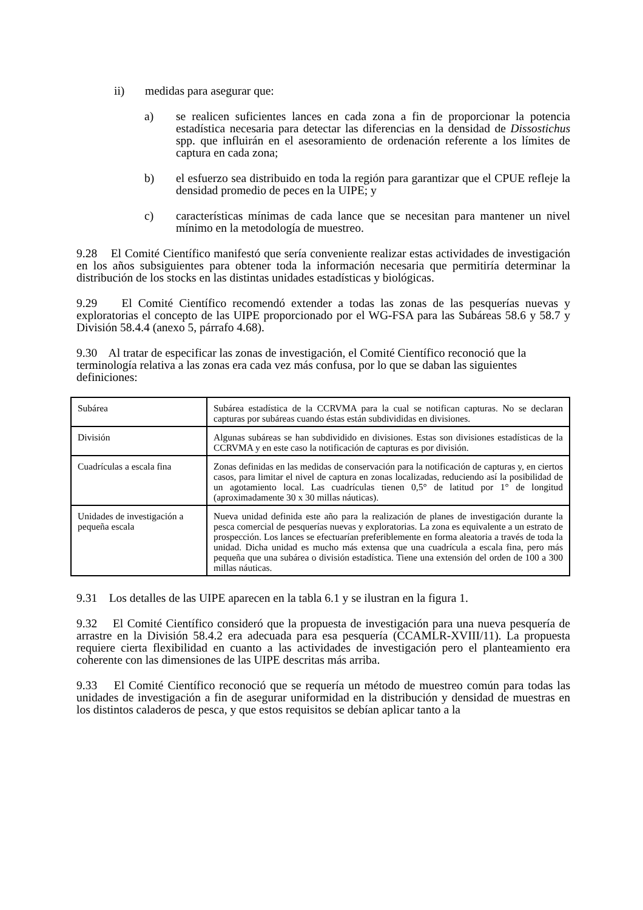ii) medidas para asegurar que:
a) se realicen suficientes lances en cada zona a fin de proporcionar la potencia estadística necesaria para detectar las diferencias en la densidad de Dissostichus spp. que influirán en el asesoramiento de ordenación referente a los límites de captura en cada zona;
b) el esfuerzo sea distribuido en toda la región para garantizar que el CPUE refleje la densidad promedio de peces en la UIPE; y
c) características mínimas de cada lance que se necesitan para mantener un nivel mínimo en la metodología de muestreo.
9.28 El Comité Científico manifestó que sería conveniente realizar estas actividades de investigación en los años subsiguientes para obtener toda la información necesaria que permitiría determinar la distribución de los stocks en las distintas unidades estadísticas y biológicas.
9.29 El Comité Científico recomendó extender a todas las zonas de las pesquerías nuevas y exploratorias el concepto de las UIPE proporcionado por el WG-FSA para las Subáreas 58.6 y 58.7 y División 58.4.4 (anexo 5, párrafo 4.68).
9.30 Al tratar de especificar las zonas de investigación, el Comité Científico reconoció que la terminología relativa a las zonas era cada vez más confusa, por lo que se daban las siguientes definiciones:
| Subárea | Subárea estadística de la CCRVMA para la cual se notifican capturas. No se declaran capturas por subáreas cuando éstas están subdivididas en divisiones. |
| División | Algunas subáreas se han subdividido en divisiones. Estas son divisiones estadísticas de la CCRVMA y en este caso la notificación de capturas es por división. |
| Cuadrículas a escala fina | Zonas definidas en las medidas de conservación para la notificación de capturas y, en ciertos casos, para limitar el nivel de captura en zonas localizadas, reduciendo así la posibilidad de un agotamiento local. Las cuadrículas tienen 0,5° de latitud por 1° de longitud (aproximadamente 30 x 30 millas náuticas). |
| Unidades de investigación a pequeña escala | Nueva unidad definida este año para la realización de planes de investigación durante la pesca comercial de pesquerías nuevas y exploratorias. La zona es equivalente a un estrato de prospección. Los lances se efectuarían preferiblemente en forma aleatoria a través de toda la unidad. Dicha unidad es mucho más extensa que una cuadrícula a escala fina, pero más pequeña que una subárea o división estadística. Tiene una extensión del orden de 100 a 300 millas náuticas. |
9.31 Los detalles de las UIPE aparecen en la tabla 6.1 y se ilustran en la figura 1.
9.32 El Comité Científico consideró que la propuesta de investigación para una nueva pesquería de arrastre en la División 58.4.2 era adecuada para esa pesquería (CCAMLR-XVIII/11). La propuesta requiere cierta flexibilidad en cuanto a las actividades de investigación pero el planteamiento era coherente con las dimensiones de las UIPE descritas más arriba.
9.33 El Comité Científico reconoció que se requería un método de muestreo común para todas las unidades de investigación a fin de asegurar uniformidad en la distribución y densidad de muestras en los distintos caladeros de pesca, y que estos requisitos se debían aplicar tanto a la